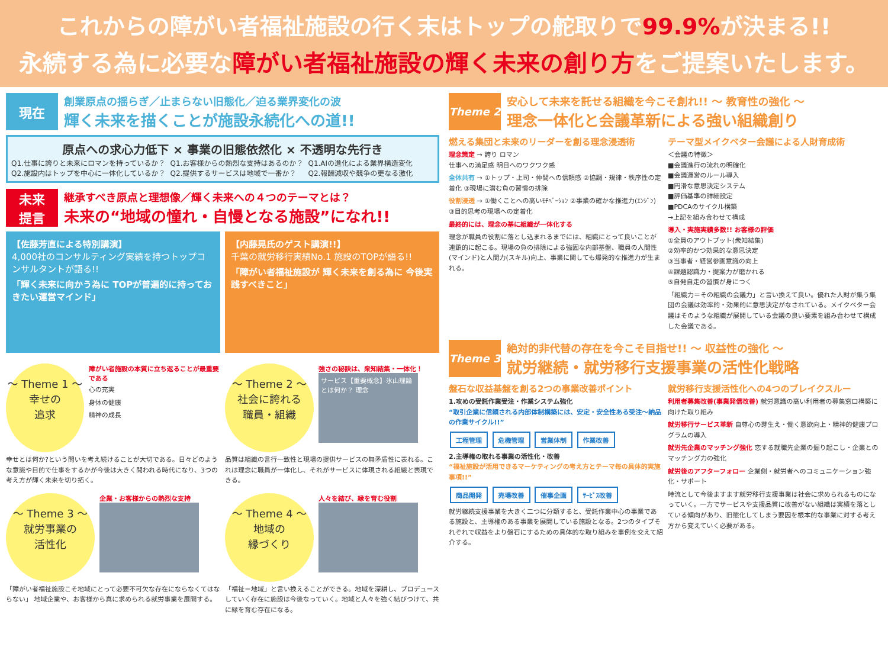これからの障がい者福祉施設の行く末はトップの舵取りで99.9% が決まる!!
永続する為に必要な障がい者福祉施設の輝く未来の創り方をご提案いたします。
現在
創業原点の揺らぎ／止まらない旧態化／迫る業界変化の波
輝く未来を描くことが施設永続化への道!!
原点への求心力低下 × 事業の旧態依然化 × 不透明な先行き
Q1.仕事に誇りと未来にロマンを持っているか？
Q2.施設内はトップを中心に一体化しているか？
Q1.お客様からの熱烈な支持はあるのか？
Q2.提供するサービスは地域で一番か？
Q1.AIの進化による業界構造変化
Q2.報酬減収や競争の更なる激化
未来
提言
継承すべき原点と理想像／輝く未来への４つのテーマとは？
未来の“地域の憧れ・自慢となる施設”になれ!!
【佐藤芳直による特別講演】
4,000社のコンサルティング実績を持つトップコンサルタントが語る!!
「輝く未来に向かう為に TOPが普遍的に持っておきたい運営マインド」
【内藤晃氏のゲスト講演!!】
千葉の就労移行実績No.1 施設のTOPが語る!!
「障がい者福祉施設が 輝く未来を創る為に 今後実践すべきこと」
～ Theme 1 ～
幸せの
追求
障がい者施設の本質に立ち返ることが最重要である
心の充実
身体の健康
精神の成長
幸せとは何か?という問いを考え続けることが大切である。日々どのような意識や目的で仕事をするかが今後は大きく問われる時代になり、3つの考え方が輝く未来を切り拓く。
～ Theme 2 ～
社会に誇れる
職員・組織
強さの秘訣は、衆知結集・一体化！
サービス【重要概念】氷山理論とは何か？ 理念
品質は組織の言行一致性と現場の提供サービスの無矛盾性に表れる。これは理念に職員が一体化し、それがサービスに体現される組織と表現できる。
～ Theme 3 ～
就労事業の
活性化
企業・お客様からの熱烈な支持
「障がい者福祉施設こそ地域にとって必要不可欠な存在にならなくてはならない」 地域企業や、お客様から真に求められる就労事業を展開する。
～ Theme 4 ～
地域の
縁づくり
人々を結び、縁を育む役割
「福祉＝地域」と言い換えることができる。地域を深耕し、プロデュースしていく存在に施設は今後なっていく。地域と人々を強く結びつけて、共に縁を育む存在になる。
Theme 2 安心して未来を託せる組織を今こそ創れ!! ～ 教育性の強化 ～
理念一体化と会議革新による強い組織創り
燃える集団と未来のリーダーを創る理念浸透術
理念策定 → 誇り ロマン
仕事への満足感 明日へのワクワク感
全体共有 → ①トップ・上司・仲間への信頼感 ②協調・規律・秩序性の定着化 ③現場に潜む負の習慣の排除
役割浸透 → ①働くことへの高いﾓﾁﾍﾞｰｼｮﾝ ②事業の確かな推進力(ｴﾝｼﾞﾝ) ③目的思考の現場への定着化
最終的には、理念の基に組織が一体化する
理念が職員の役割に落とし込まれるまでには、組織にとって良いことが連鎖的に起こる。現場の負の排除による強固な内部基盤、職員の人間性(マインド)と人間力(スキル)向上、事業に関しても爆発的な推進力が生まれる。
テーマ型メイクベター会議による人財育成術
＜会議の特徴＞
■会議進行の流れの明確化
■会議運営のルール導入
■円滑な意思決定システム
■評価基準の詳細設定
■PDCAのサイクル構築
→上記を組み合わせて構成
導入・実施実績多数!! お客様の評価
①全員のアウトプット(衆知結集)
②効率的かつ効果的な意思決定
③当事者・経営参画意識の向上
④課題認識力・提案力が磨かれる
⑤自発自走の習慣が身につく
「組織力＝その組織の会議力」と言い換えて良い。優れた人財が集う集団の会議は効率的・効果的に意思決定がなされている。メイクベター会議はそのような組織が展開している会議の良い要素を組み合わせて構成した会議である。
Theme 3 絶対的非代替の存在を今こそ目指せ!! ～ 収益性の強化 ～
就労継続・就労移行支援事業の活性化戦略
盤石な収益基盤を創る2つの事業改善ポイント
1.攻めの受託作業受注・作業システム強化
“取引企業に信頼される内部体制構築には、安定・安全性ある受注～納品の作業サイクル!!”
工程管理 危機管理 営業体制 作業改善
2.主導権の取れる事業の活性化・改善
“福祉施設が活用できるマーケティングの考え方とテーマ毎の具体的実施事項!!”
商品開発 売場改善 催事企画 ｻｰﾋﾞｽ改善
就労継続支援事業を大きく二つに分類すると、受託作業中心の事業である施設と、主導権のある事業を展開している施設となる。2つのタイプそれぞれで収益をより盤石にするための具体的な取り組みを事例を交えて紹介する。
就労移行支援活性化への4つのブレイクスルー
利用者募集改善(事業発信改善) 就労意識の高い利用者の募集窓口構築に向けた取り組み
就労移行サービス革新 自尊心の芽生え・働く意欲向上・精神的健康プログラムの導入
就労先企業のマッチング強化 恋する就職先企業の掘り起こし・企業とのマッチング力の強化
就労後のアフターフォロー 企業側・就労者へのコミュニケーション強化・サポート
時流として今後ますます就労移行支援事業は社会に求められるものになっていく。一方でサービスや支援品質に改善がない組織は実績を落としている傾向があり、旧態化してしまう要因を根本的な事業に対する考え方から変えていく必要がある。